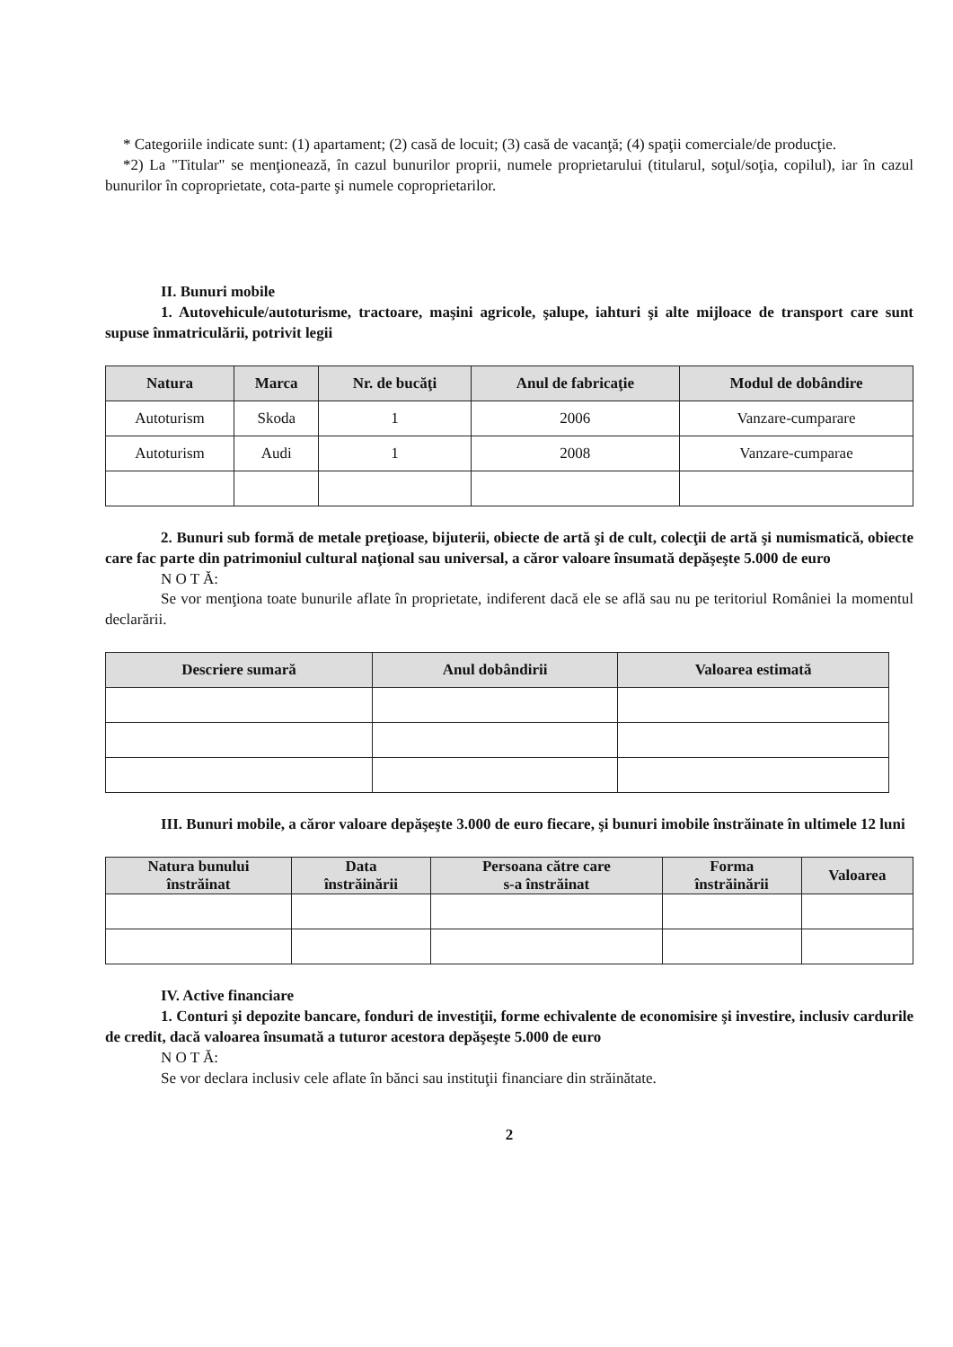* Categoriile indicate sunt: (1) apartament; (2) casă de locuit; (3) casă de vacanţă; (4) spaţii comerciale/de producţie.
*2) La "Titular" se menţionează, în cazul bunurilor proprii, numele proprietarului (titularul, soţul/soţia, copilul), iar în cazul bunurilor în coproprietate, cota-parte şi numele coproprietarilor.
II. Bunuri mobile
1. Autovehicule/autoturisme, tractoare, maşini agricole, şalupe, iahturi şi alte mijloace de transport care sunt supuse înmatriculării, potrivit legii
| Natura | Marca | Nr. de bucăţi | Anul de fabricaţie | Modul de dobândire |
| --- | --- | --- | --- | --- |
| Autoturism | Skoda | 1 | 2006 | Vanzare-cumparare |
| Autoturism | Audi | 1 | 2008 | Vanzare-cumparae |
2. Bunuri sub formă de metale preţioase, bijuterii, obiecte de artă şi de cult, colecţii de artă şi numismatică, obiecte care fac parte din patrimoniul cultural naţional sau universal, a căror valoare însumată depăşeşte 5.000 de euro
N O T Ă:
Se vor menţiona toate bunurile aflate în proprietate, indiferent dacă ele se află sau nu pe teritoriul României la momentul declarării.
| Descriere sumară | Anul dobândirii | Valoarea estimată |
| --- | --- | --- |
III. Bunuri mobile, a căror valoare depăşeşte 3.000 de euro fiecare, şi bunuri imobile înstrăinate în ultimele 12 luni
| Natura bunului înstrăinat | Data înstrăinării | Persoana către care s-a înstrăinat | Forma înstrăinării | Valoarea |
| --- | --- | --- | --- | --- |
IV. Active financiare
1. Conturi şi depozite bancare, fonduri de investiţii, forme echivalente de economisire şi investire, inclusiv cardurile de credit, dacă valoarea însumată a tuturor acestora depăşeşte 5.000 de euro
N O T Ă:
Se vor declara inclusiv cele aflate în bănci sau instituţii financiare din străinătate.
2